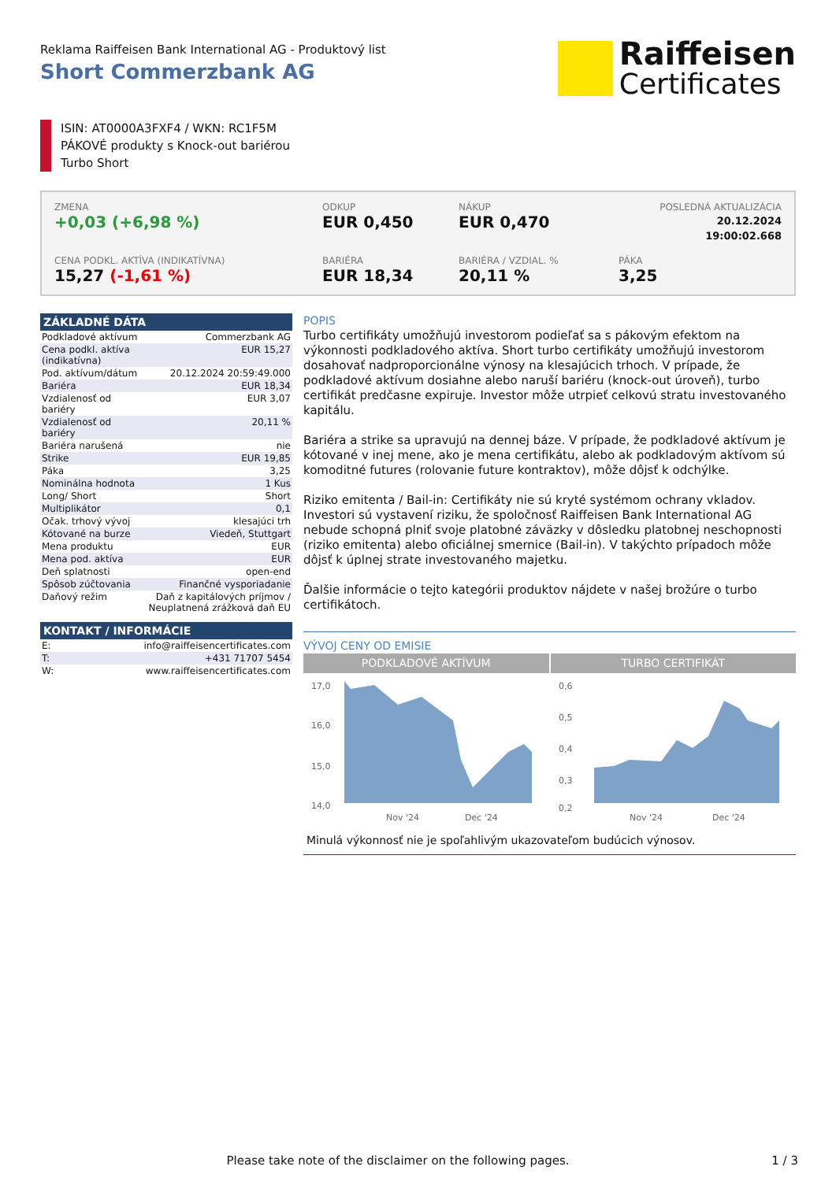Reklama Raiffeisen Bank International AG - Produktový list
Short Commerzbank AG
Raiffeisen
Certificates
ISIN: AT0000A3FXF4 / WKN: RC1F5M
PÁKOVÉ produkty s Knock-out bariérou
Turbo Short
ZMENA
+0,03 (+6,98 %)
ODKUP
EUR 0,450
NÁKUP
EUR 0,470
POSLEDNÁ AKTUALIZÁCIA
20.12.2024
19:00:02.668
CENA PODKL. AKTÍVA (INDIKATÍVNA)
15,27 (-1,61 %)
BARIÉRA
EUR 18,34
BARIÉRA / VZDIAL. %
20,11 %
PÁKA
3,25
ZÁKLADNÉ DÁTA
| Podkladové aktívum | Commerzbank AG |
| Cena podkl. aktíva (indikatívna) | EUR 15,27 |
| Pod. aktívum/dátum | 20.12.2024 20:59:49.000 |
| Bariéra | EUR 18,34 |
| Vzdialenosť od bariéry | EUR 3,07 |
| Vzdialenosť od bariéry | 20,11 % |
| Bariéra narušená | nie |
| Strike | EUR 19,85 |
| Páka | 3,25 |
| Nominálna hodnota | 1 Kus |
| Long/ Short | Short |
| Multiplikátor | 0,1 |
| Očak. trhový vývoj | klesajúci trh |
| Kótované na burze | Viedeň, Stuttgart |
| Mena produktu | EUR |
| Mena pod. aktíva | EUR |
| Deň splatnosti | open-end |
| Spôsob zúčtovania | Finančné vysporiadanie |
| Daňový režim | Daň z kapitálových príjmov / Neuplatnená zrážková daň EU |
KONTAKT / INFORMÁCIE
| E: | info@raiffeisencertificates.com |
| T: | +431 71707 5454 |
| W: | www.raiffeisencertificates.com |
POPIS
Turbo certifikáty umožňujú investorom podieľať sa s pákovým efektom na výkonnosti podkladového aktíva. Short turbo certifikáty umožňujú investorom dosahovať nadproporcionálne výnosy na klesajúcich trhoch. V prípade, že podkladové aktívum dosiahne alebo naruší bariéru (knock-out úroveň), turbo certifikát predčasne expiruje. Investor môže utrpieť celkovú stratu investovaného kapitálu.
Bariéra a strike sa upravujú na dennej báze. V prípade, že podkladové aktívum je kótované v inej mene, ako je mena certifikátu, alebo ak podkladovým aktívom sú komoditné futures (rolovanie future kontraktov), môže dôjsť k odchýlke.
Riziko emitenta / Bail-in: Certifikáty nie sú kryté systémom ochrany vkladov. Investori sú vystavení riziku, že spoločnosť Raiffeisen Bank International AG nebude schopná plniť svoje platobné záväzky v dôsledku platobnej neschopnosti (riziko emitenta) alebo oficiálnej smernice (Bail-in). V takýchto prípadoch môže dôjsť k úplnej strate investovaného majetku.
Ďalšie informácie o tejto kategórii produktov nájdete v našej brožúre o turbo certifikátoch.
VÝVOJ CENY OD EMISIE
PODKLADOVÉ AKTÍVUM
17,0
16,0
15,0
14,0
Nov '24
Dec '24
TURBO CERTIFIKÁT
0,6
0,5
0,4
0,3
0,2
Nov '24
Dec '24
Minulá výkonnosť nie je spoľahlivým ukazovateľom budúcich výnosov.
Please take note of the disclaimer on the following pages. 1 / 3